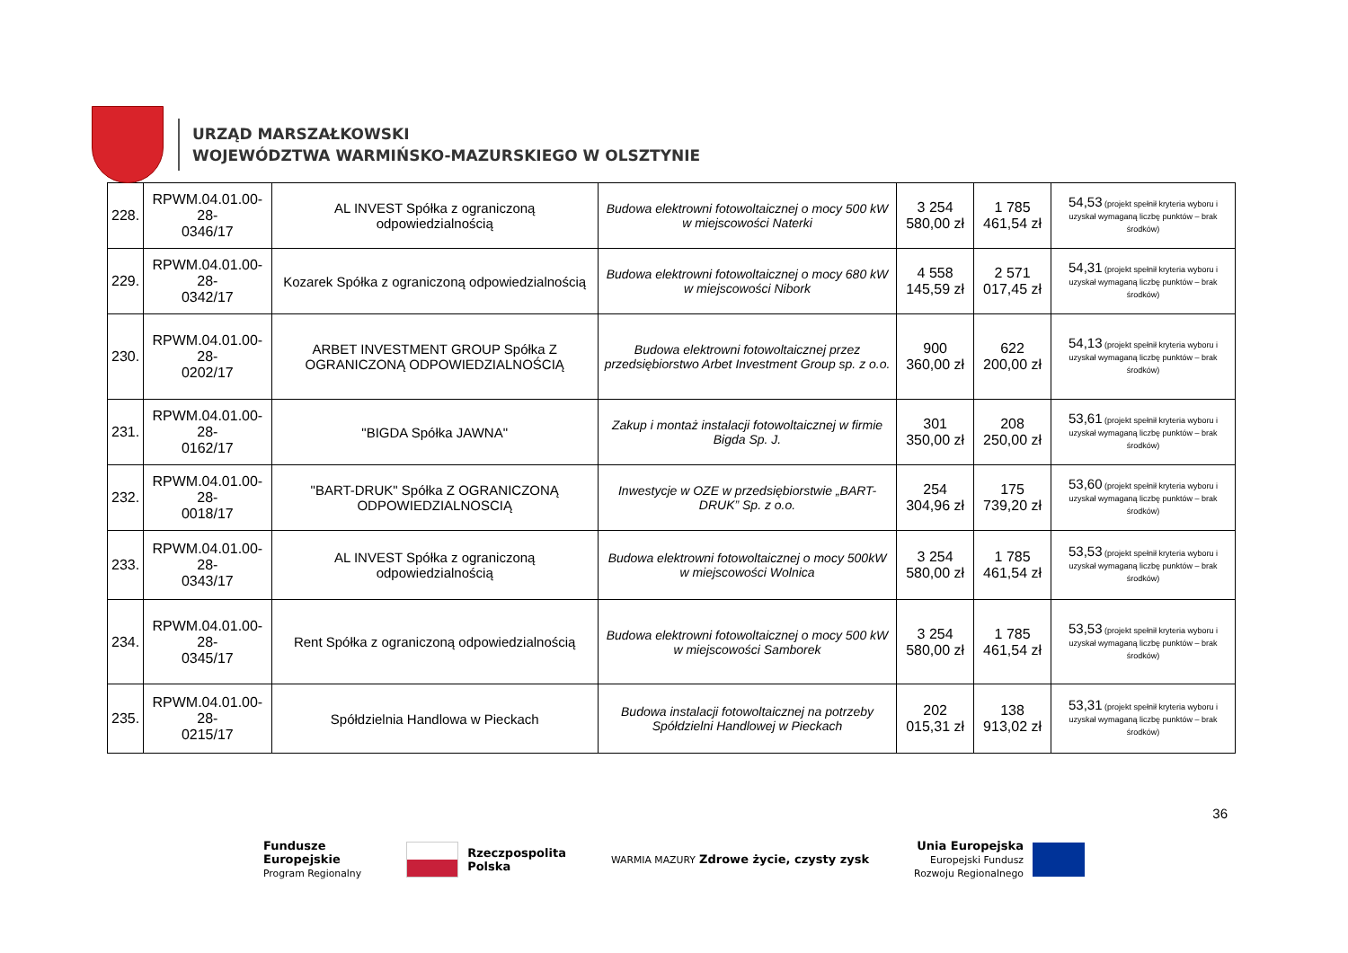URZĄD MARSZAŁKOWSKI
WOJEWÓDZTWA WARMIŃSKO-MAZURSKIEGO W OLSZTYNIE
| 228. | RPWM.04.01.00-28- 0346/17 | AL INVEST Spółka z ograniczoną odpowiedzialnością | Budowa elektrowni fotowoltaicznej o mocy 500 kW w miejscowości Naterki | 3 254 580,00 zł | 1 785 461,54 zł | 54,53 (projekt spełnił kryteria wyboru i uzyskał wymaganą liczbę punktów – brak środków) |
| 229. | RPWM.04.01.00-28- 0342/17 | Kozarek Spółka z ograniczoną odpowiedzialnością | Budowa elektrowni fotowoltaicznej o mocy 680 kW w miejscowości Nibork | 4 558 145,59 zł | 2 571 017,45 zł | 54,31 (projekt spełnił kryteria wyboru i uzyskał wymaganą liczbę punktów – brak środków) |
| 230. | RPWM.04.01.00-28- 0202/17 | ARBET INVESTMENT GROUP Spółka Z OGRANICZONĄ ODPOWIEDZIALNOŚCIĄ | Budowa elektrowni fotowoltaicznej przez przedsiębiorstwo Arbet Investment Group sp. z o.o. | 900 360,00 zł | 622 200,00 zł | 54,13 (projekt spełnił kryteria wyboru i uzyskał wymaganą liczbę punktów – brak środków) |
| 231. | RPWM.04.01.00-28- 0162/17 | "BIGDA Spółka JAWNA" | Zakup i montaż instalacji fotowoltaicznej w firmie Bigda Sp. J. | 301 350,00 zł | 208 250,00 zł | 53,61 (projekt spełnił kryteria wyboru i uzyskał wymaganą liczbę punktów – brak środków) |
| 232. | RPWM.04.01.00-28- 0018/17 | "BART-DRUK" Spółka Z OGRANICZONĄ ODPOWIEDZIALNOSCIĄ | Inwestycje w OZE w przedsiębiorstwie „BART-DRUK” Sp. z o.o. | 254 304,96 zł | 175 739,20 zł | 53,60 (projekt spełnił kryteria wyboru i uzyskał wymaganą liczbę punktów – brak środków) |
| 233. | RPWM.04.01.00-28- 0343/17 | AL INVEST Spółka z ograniczoną odpowiedzialnością | Budowa elektrowni fotowoltaicznej o mocy 500kW w miejscowości Wolnica | 3 254 580,00 zł | 1 785 461,54 zł | 53,53 (projekt spełnił kryteria wyboru i uzyskał wymaganą liczbę punktów – brak środków) |
| 234. | RPWM.04.01.00-28- 0345/17 | Rent Spółka z ograniczoną odpowiedzialnością | Budowa elektrowni fotowoltaicznej o mocy 500 kW w miejscowości Samborek | 3 254 580,00 zł | 1 785 461,54 zł | 53,53 (projekt spełnił kryteria wyboru i uzyskał wymaganą liczbę punktów – brak środków) |
| 235. | RPWM.04.01.00-28- 0215/17 | Spółdzielnia Handlowa w Pieckach | Budowa instalacji fotowoltaicznej na potrzeby Spółdzielni Handlowej w Pieckach | 202 015,31 zł | 138 913,02 zł | 53,31 (projekt spełnił kryteria wyboru i uzyskał wymaganą liczbę punktów – brak środków) |
36
Fundusze
Europejskie
Program Regionalny
Rzeczpospolita
Polska
WARMIA MAZURY Zdrowe życie, czysty zysk
Unia Europejska
Europejski Fundusz
Rozwoju Regionalnego